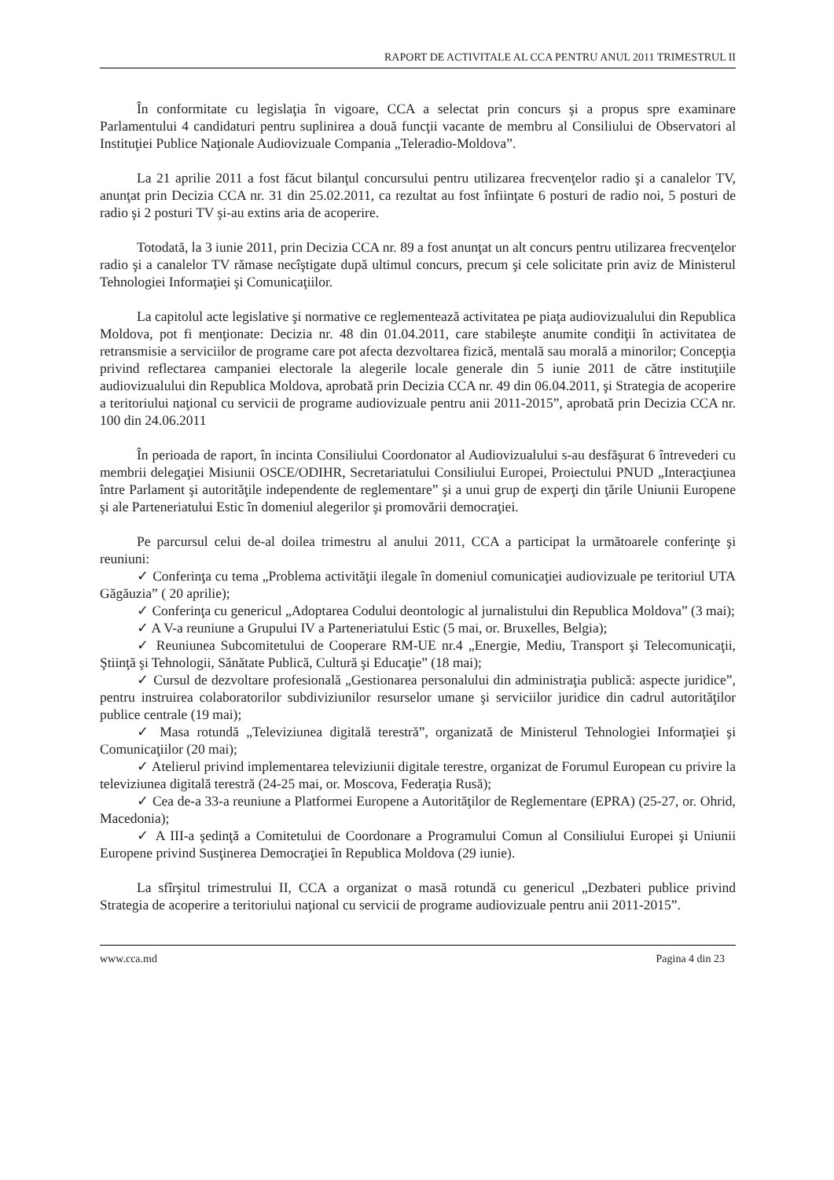RAPORT DE ACTIVITALE AL CCA PENTRU ANUL 2011 TRIMESTRUL II
În conformitate cu legislaţia în vigoare, CCA a selectat prin concurs şi a propus spre examinare Parlamentului 4 candidaturi pentru suplinirea a două funcţii vacante de membru al Consiliului de Observatori al Instituţiei Publice Naţionale Audiovizuale Compania „Teleradio-Moldova”.
La 21 aprilie 2011 a fost făcut bilanţul concursului pentru utilizarea frecvenţelor radio şi a canalelor TV, anunţat prin Decizia CCA nr. 31 din 25.02.2011, ca rezultat au fost înfiinţate 6 posturi de radio noi, 5 posturi de radio şi 2 posturi TV şi-au extins aria de acoperire.
Totodată, la 3 iunie 2011, prin Decizia CCA nr. 89 a fost anunţat un alt concurs pentru utilizarea frecvenţelor radio şi a canalelor TV rămase necîştigate după ultimul concurs, precum şi cele solicitate prin aviz de Ministerul Tehnologiei Informaţiei şi Comunicaţiilor.
La capitolul acte legislative şi normative ce reglementează activitatea pe piaţa audiovizualului din Republica Moldova, pot fi menţionate: Decizia nr. 48 din 01.04.2011, care stabileşte anumite condiţii în activitatea de retransmisie a serviciilor de programe care pot afecta dezvoltarea fizică, mentală sau morală a minorilor; Concepţia privind reflectarea campaniei electorale la alegerile locale generale din 5 iunie 2011 de către instituţiile audiovizualului din Republica Moldova, aprobată prin Decizia CCA nr. 49 din 06.04.2011, şi Strategia de acoperire a teritoriului naţional cu servicii de programe audiovizuale pentru anii 2011-2015”, aprobată prin Decizia CCA nr. 100 din 24.06.2011
În perioada de raport, în incinta Consiliului Coordonator al Audiovizualului s-au desfăşurat 6 întrevederi cu membrii delegaţiei Misiunii OSCE/ODIHR, Secretariatului Consiliului Europei, Proiectului PNUD „Interacţiunea între Parlament şi autorităţile independente de reglementare” şi a unui grup de experţi din ţările Uniunii Europene şi ale Parteneriatului Estic în domeniul alegerilor şi promovării democraţiei.
Pe parcursul celui de-al doilea trimestru al anului 2011, CCA a participat la următoarele conferinţe şi reuniuni:
✓ Conferinţa cu tema „Problema activităţii ilegale în domeniul comunicaţiei audiovizuale pe teritoriul UTA Găgăuzia” ( 20 aprilie);
✓ Conferinţa cu genericul „Adoptarea Codului deontologic al jurnalistului din Republica Moldova” (3 mai);
✓ A V-a reuniune a Grupului IV a Parteneriatului Estic (5 mai, or. Bruxelles, Belgia);
✓ Reuniunea Subcomitetului de Cooperare RM-UE nr.4 „Energie, Mediu, Transport şi Telecomunicaţii, Ştiinţă şi Tehnologii, Sănătate Publică, Cultură şi Educaţie” (18 mai);
✓ Cursul de dezvoltare profesională „Gestionarea personalului din administraţia publică: aspecte juridice”, pentru instruirea colaboratorilor subdiviziunilor resurselor umane şi serviciilor juridice din cadrul autorităţilor publice centrale (19 mai);
✓ Masa rotundă „Televiziunea digitală terestră”, organizată de Ministerul Tehnologiei Informaţiei şi Comunicaţiilor (20 mai);
✓ Atelierul privind implementarea televiziunii digitale terestre, organizat de Forumul European cu privire la televiziunea digitală terestră (24-25 mai, or. Moscova, Federaţia Rusă);
✓ Cea de-a 33-a reuniune a Platformei Europene a Autorităţilor de Reglementare (EPRA) (25-27, or. Ohrid, Macedonia);
✓ A III-a şedinţă a Comitetului de Coordonare a Programului Comun al Consiliului Europei şi Uniunii Europene privind Susţinerea Democraţiei în Republica Moldova (29 iunie).
La sfîrşitul trimestrului II, CCA a organizat o masă rotundă cu genericul „Dezbateri publice privind Strategia de acoperire a teritoriului naţional cu servicii de programe audiovizuale pentru anii 2011-2015”.
www.cca.md Pagina 4 din 23